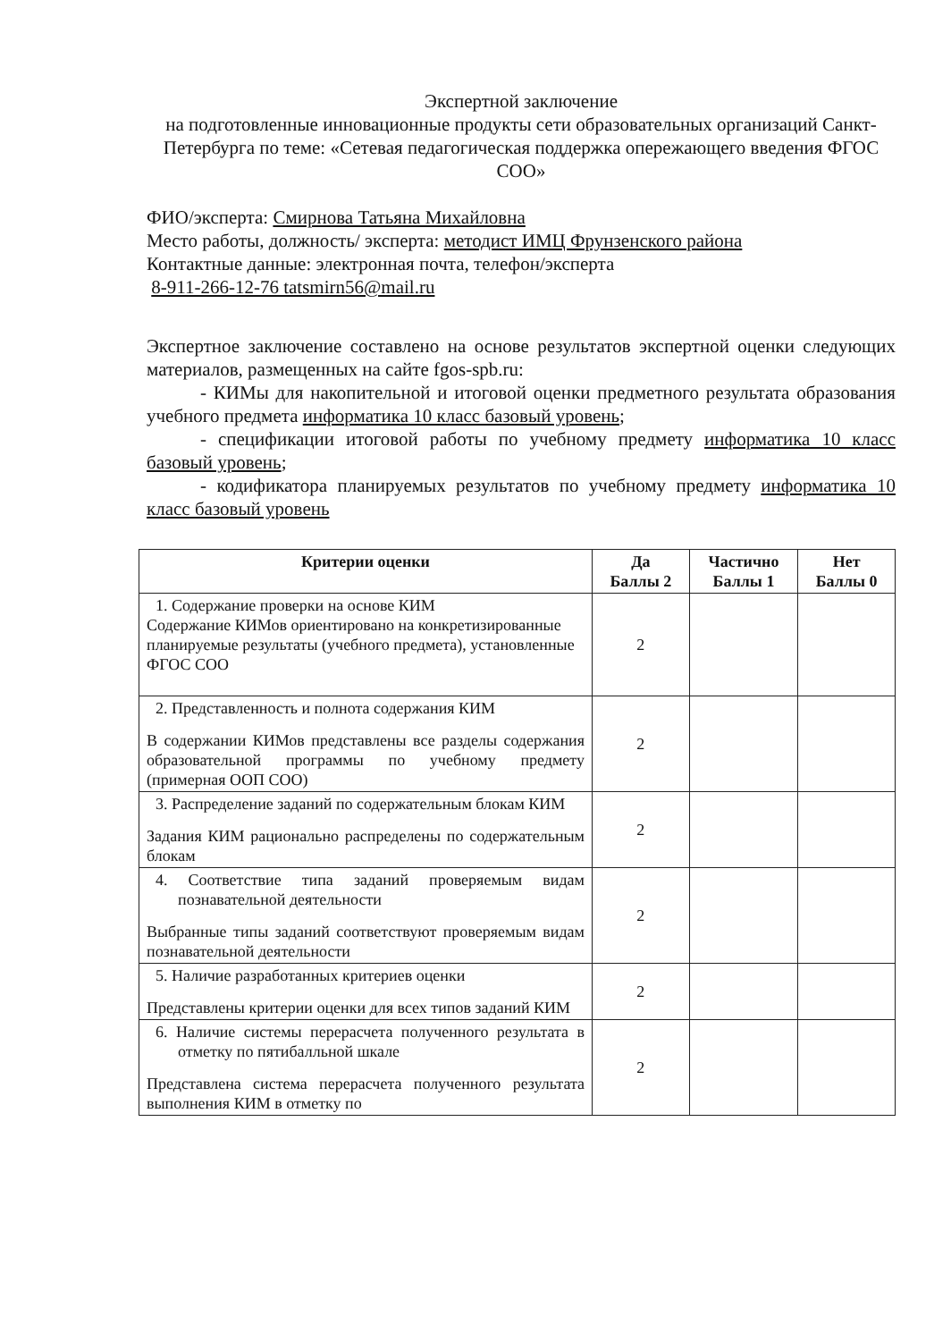Экспертной заключение
на подготовленные инновационные продукты сети образовательных организаций Санкт-Петербурга по теме: «Сетевая педагогическая поддержка опережающего введения ФГОС СОО»
ФИО/эксперта: Смирнова Татьяна Михайловна
Место работы, должность/ эксперта: методист ИМЦ Фрунзенского района
Контактные данные: электронная почта, телефон/эксперта
8-911-266-12-76 tatsmirn56@mail.ru
Экспертное заключение составлено на основе результатов экспертной оценки следующих материалов, размещенных на сайте fgos-spb.ru:
- КИМы для накопительной и итоговой оценки предметного результата образования учебного предмета информатика 10 класс базовый уровень;
- спецификации итоговой работы по учебному предмету информатика 10 класс базовый уровень;
- кодификатора планируемых результатов по учебному предмету информатика 10 класс базовый уровень
| Критерии оценки | Да Баллы 2 | Частично Баллы 1 | Нет Баллы 0 |
| --- | --- | --- | --- |
| 1. Содержание проверки на основе КИМ Содержание КИМов ориентировано на конкретизированные планируемые результаты (учебного предмета), установленные ФГОС СОО | 2 | | |
| 2. Представленность и полнота содержания КИМ В содержании КИМов представлены все разделы содержания образовательной программы по учебному предмету (примерная ООП СОО) | 2 | | |
| 3. Распределение заданий по содержательным блокам КИМ Задания КИМ рационально распределены по содержательным блокам | 2 | | |
| 4. Соответствие типа заданий проверяемым видам познавательной деятельности Выбранные типы заданий соответствуют проверяемым видам познавательной деятельности | 2 | | |
| 5. Наличие разработанных критериев оценки Представлены критерии оценки для всех типов заданий КИМ | 2 | | |
| 6. Наличие системы перерасчета полученного результата в отметку по пятибалльной шкале Представлена система перерасчета полученного результата выполнения КИМ в отметку по | 2 | | |